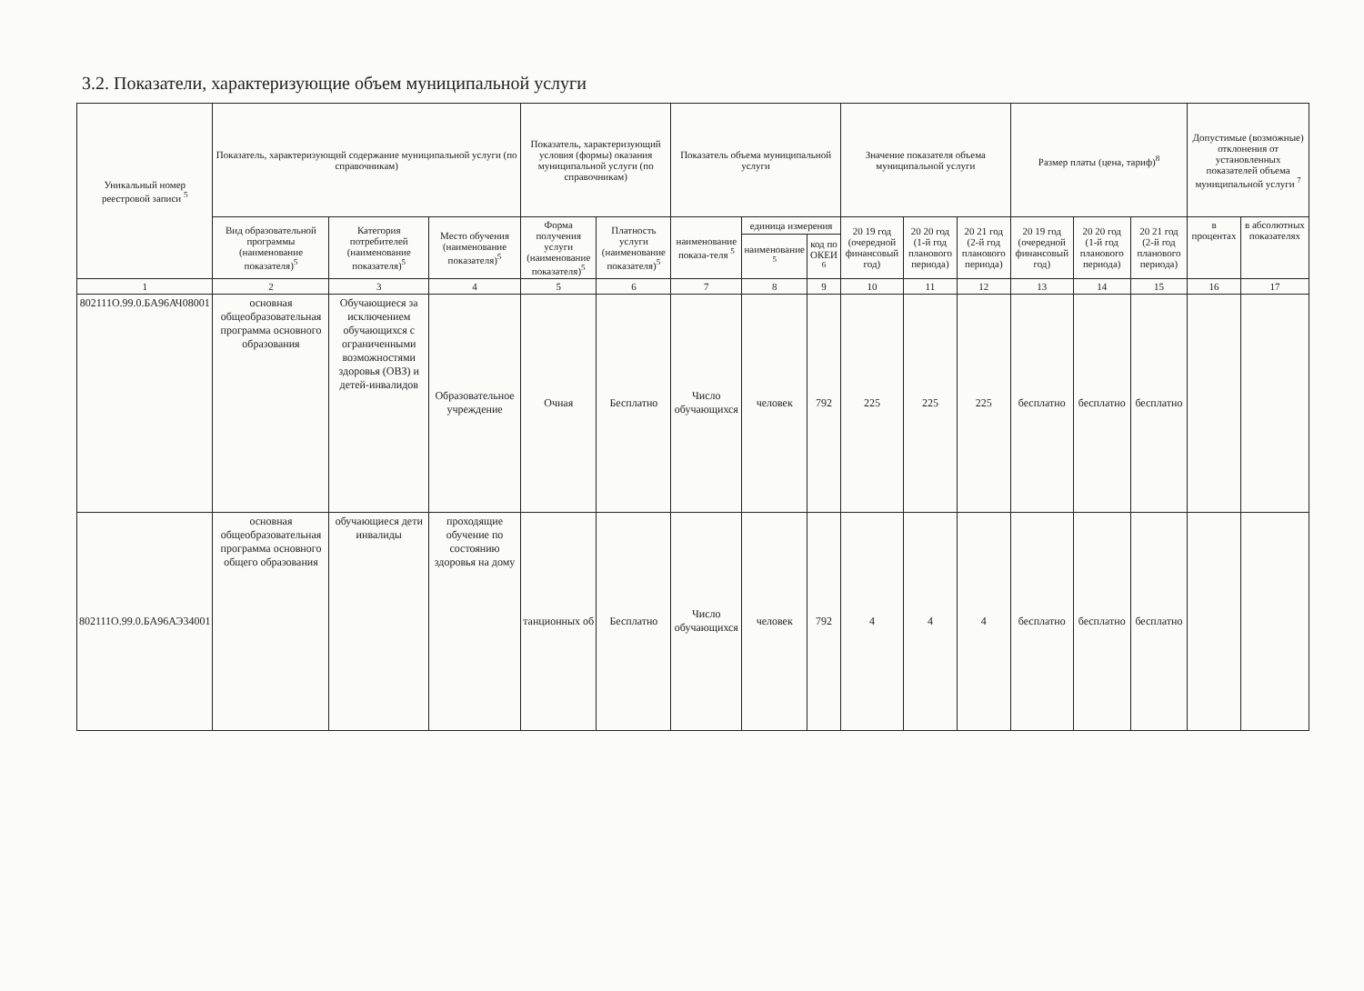3.2. Показатели, характеризующие объем муниципальной услуги
| Уникальный номер реестровой записи <sup>5</sup> | Показатель, характеризующий содержание муниципальной услуги (по справочникам) | | | Показатель, характеризующий условия (формы) оказания муниципальной услуги (по справочникам) | | Показатель объема муниципальной услуги | | | Значение показателя объема муниципальной услуги | | | Размер платы (цена, тариф)<sup>8</sup> | | | Допустимые (возможные) отклонения от установленных показателей объема муниципальной услуги <sup>7</sup> | |
| --- | --- | --- | --- | --- | --- | --- | --- | --- | --- | --- | --- | --- | --- | --- | --- | --- |
| | Вид образовательной программы (наименование показателя)<sup>5</sup> | Категория потребителей (наименование показателя)<sup>5</sup> | Место обучения (наименование показателя)<sup>5</sup> | Форма получения услуги (наименование показателя)<sup>5</sup> | Платность услуги (наименование показателя)<sup>5</sup> | наименование показа-теля <sup>5</sup> | единица измерения | | 20 19 год (очередной финансовый год) | 20 20 год (1-й год планового периода) | 20 21 год (2-й год планового периода) | 20 19 год (очередной финансовый год) | 20 20 год (1-й год планового периода) | 20 21 год (2-й год планового периода) | в процентах | в абсолютных показателях |
| | | | | | | | наименование <sup>5</sup> | код по ОКЕИ <sup>6</sup> | | | | | | | | |
| 1 | 2 | 3 | 4 | 5 | 6 | 7 | 8 | 9 | 10 | 11 | 12 | 13 | 14 | 15 | 16 | 17 |
| 802111О.99.0.БА96АЧ08001 | основная общеобразовательная программа основного образования | Обучающиеся за исключением обучающихся с ограниченными возможностями здоровья (ОВЗ) и детей-инвалидов | Образовательное учреждение | Очная | Бесплатно | Число обучающихся | человек | 792 | 225 | 225 | 225 | бесплатно | бесплатно | бесплатно | | |
| 802111О.99.0.БА96АЭ34001 | основная общеобразовательная программа основного общего образования | обучающиеся дети инвалиды | проходящие обучение по состоянию здоровья на дому | танционных об | Бесплатно | Число обучающихся | человек | 792 | 4 | 4 | 4 | бесплатно | бесплатно | бесплатно | | |